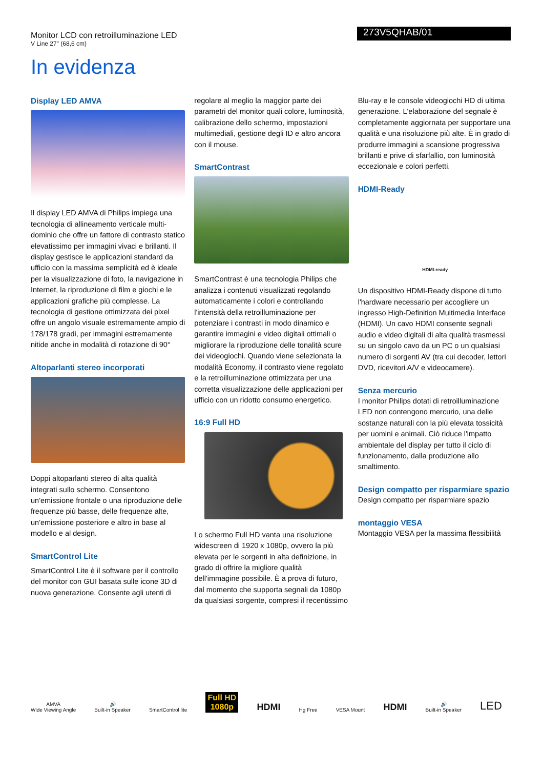Monitor LCD con retroilluminazione LED
V Line 27" (68,6 cm)
273V5QHAB/01
In evidenza
Display LED AMVA
Il display LED AMVA di Philips impiega una tecnologia di allineamento verticale multi-dominio che offre un fattore di contrasto statico elevatissimo per immagini vivaci e brillanti. Il display gestisce le applicazioni standard da ufficio con la massima semplicità ed è ideale per la visualizzazione di foto, la navigazione in Internet, la riproduzione di film e giochi e le applicazioni grafiche più complesse. La tecnologia di gestione ottimizzata dei pixel offre un angolo visuale estremamente ampio di 178/178 gradi, per immagini estremamente nitide anche in modalità di rotazione di 90°
Altoparlanti stereo incorporati
Doppi altoparlanti stereo di alta qualità integrati sullo schermo. Consentono un'emissione frontale o una riproduzione delle frequenze più basse, delle frequenze alte, un'emissione posteriore e altro in base al modello e al design.
SmartControl Lite
SmartControl Lite è il software per il controllo del monitor con GUI basata sulle icone 3D di nuova generazione. Consente agli utenti di
regolare al meglio la maggior parte dei parametri del monitor quali colore, luminosità, calibrazione dello schermo, impostazioni multimediali, gestione degli ID e altro ancora con il mouse.
SmartContrast
SmartContrast è una tecnologia Philips che analizza i contenuti visualizzati regolando automaticamente i colori e controllando l'intensità della retroilluminazione per potenziare i contrasti in modo dinamico e garantire immagini e video digitali ottimali o migliorare la riproduzione delle tonalità scure dei videogiochi. Quando viene selezionata la modalità Economy, il contrasto viene regolato e la retroilluminazione ottimizzata per una corretta visualizzazione delle applicazioni per ufficio con un ridotto consumo energetico.
16:9 Full HD
Lo schermo Full HD vanta una risoluzione widescreen di 1920 x 1080p, ovvero la più elevata per le sorgenti in alta definizione, in grado di offrire la migliore qualità dell'immagine possibile. È a prova di futuro, dal momento che supporta segnali da 1080p da qualsiasi sorgente, compresi il recentissimo
Blu-ray e le console videogiochi HD di ultima generazione. L'elaborazione del segnale è completamente aggiornata per supportare una qualità e una risoluzione più alte. È in grado di produrre immagini a scansione progressiva brillanti e prive di sfarfallio, con luminosità eccezionale e colori perfetti.
HDMI-Ready
HDMI-ready
Un dispositivo HDMI-Ready dispone di tutto l'hardware necessario per accogliere un ingresso High-Definition Multimedia Interface (HDMI). Un cavo HDMI consente segnali audio e video digitali di alta qualità trasmessi su un singolo cavo da un PC o un qualsiasi numero di sorgenti AV (tra cui decoder, lettori DVD, ricevitori A/V e videocamere).
Senza mercurio
I monitor Philips dotati di retroilluminazione LED non contengono mercurio, una delle sostanze naturali con la più elevata tossicità per uomini e animali. Ciò riduce l'impatto ambientale del display per tutto il ciclo di funzionamento, dalla produzione allo smaltimento.
Design compatto per risparmiare spazio
Design compatto per risparmiare spazio
montaggio VESA
Montaggio VESA per la massima flessibilità
AMVA
Wide Viewing Angle
🔊
Built-in Speaker
SmartControl lite
Full HD
1080p
HDMI
Hg Free
VESA Mount
HDMI
🔊
Built-in Speaker
LED